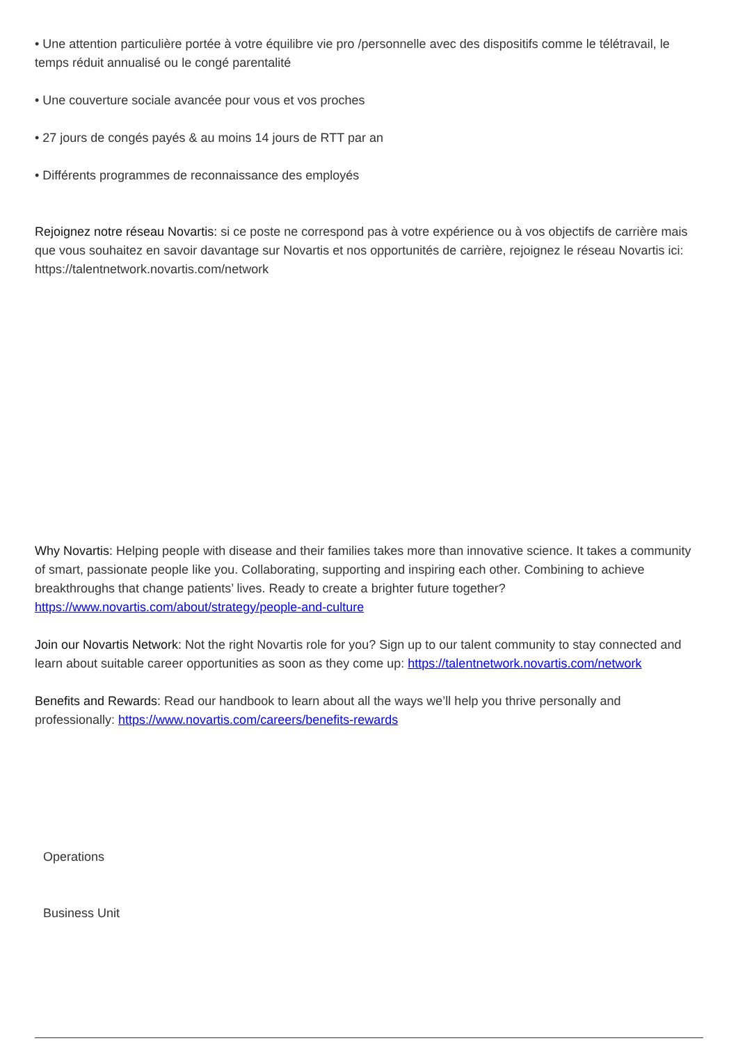• Une attention particulière portée à votre équilibre vie pro /personnelle avec des dispositifs comme le télétravail, le temps réduit annualisé ou le congé parentalité
• Une couverture sociale avancée pour vous et vos proches
• 27 jours de congés payés & au moins 14 jours de RTT par an
• Différents programmes de reconnaissance des employés
Rejoignez notre réseau Novartis: si ce poste ne correspond pas à votre expérience ou à vos objectifs de carrière mais que vous souhaitez en savoir davantage sur Novartis et nos opportunités de carrière, rejoignez le réseau Novartis ici: https://talentnetwork.novartis.com/network
Why Novartis: Helping people with disease and their families takes more than innovative science. It takes a community of smart, passionate people like you. Collaborating, supporting and inspiring each other. Combining to achieve breakthroughs that change patients’ lives. Ready to create a brighter future together? https://www.novartis.com/about/strategy/people-and-culture
Join our Novartis Network: Not the right Novartis role for you? Sign up to our talent community to stay connected and learn about suitable career opportunities as soon as they come up: https://talentnetwork.novartis.com/network
Benefits and Rewards: Read our handbook to learn about all the ways we’ll help you thrive personally and professionally: https://www.novartis.com/careers/benefits-rewards
Operations
Business Unit